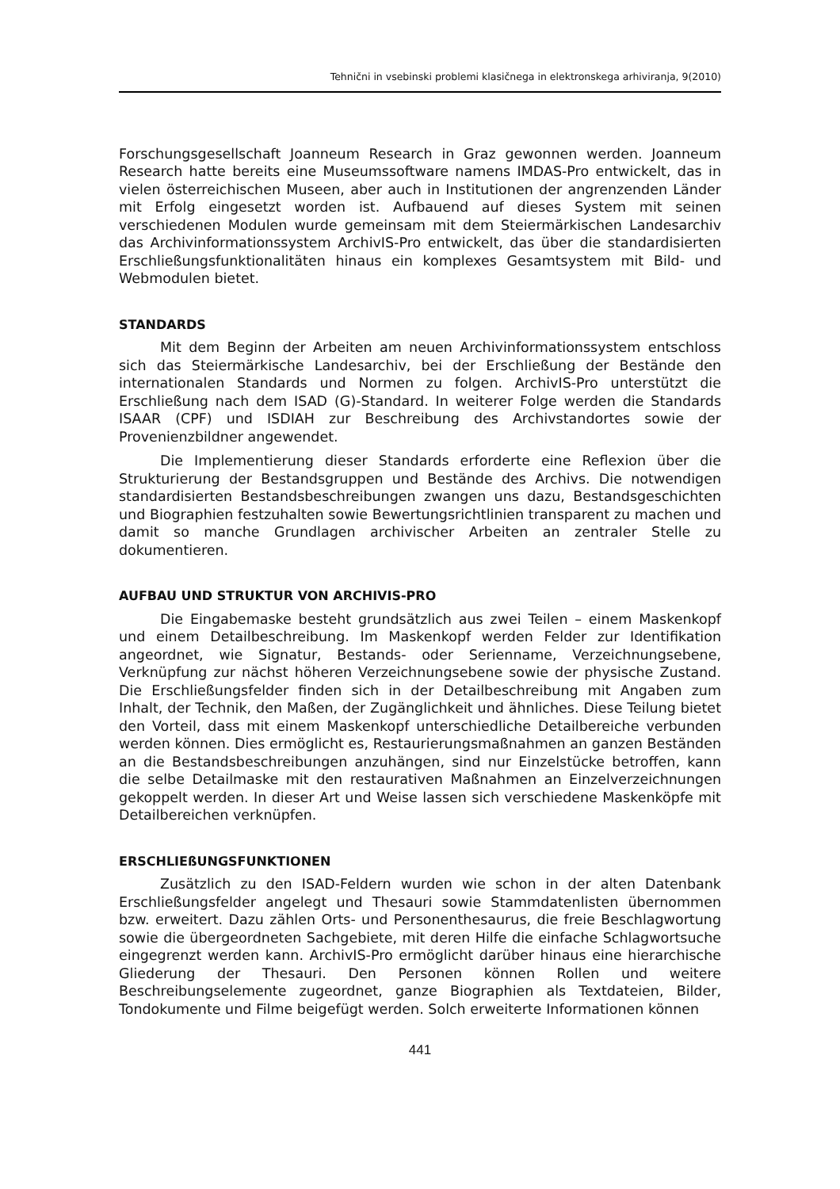Tehnični in vsebinski problemi klasičnega in elektronskega arhiviranja, 9(2010)
Forschungsgesellschaft Joanneum Research in Graz gewonnen werden. Joanneum Research hatte bereits eine Museumssoftware namens IMDAS-Pro entwickelt, das in vielen österreichischen Museen, aber auch in Institutionen der angrenzenden Länder mit Erfolg eingesetzt worden ist. Aufbauend auf dieses System mit seinen verschiedenen Modulen wurde gemeinsam mit dem Steiermärkischen Landesarchiv das Archivinformationssystem ArchivIS-Pro entwickelt, das über die standardisierten Erschließungsfunktionalitäten hinaus ein komplexes Gesamtsystem mit Bild- und Webmodulen bietet.
STANDARDS
Mit dem Beginn der Arbeiten am neuen Archivinformationssystem entschloss sich das Steiermärkische Landesarchiv, bei der Erschließung der Bestände den internationalen Standards und Normen zu folgen. ArchivIS-Pro unterstützt die Erschließung nach dem ISAD (G)-Standard. In weiterer Folge werden die Standards ISAAR (CPF) und ISDIAH zur Beschreibung des Archivstandortes sowie der Provenienzbildner angewendet.
Die Implementierung dieser Standards erforderte eine Reflexion über die Strukturierung der Bestandsgruppen und Bestände des Archivs. Die notwendigen standardisierten Bestandsbeschreibungen zwangen uns dazu, Bestandsgeschichten und Biographien festzuhalten sowie Bewertungsrichtlinien transparent zu machen und damit so manche Grundlagen archivischer Arbeiten an zentraler Stelle zu dokumentieren.
AUFBAU UND STRUKTUR VON ARCHIVIS-PRO
Die Eingabemaske besteht grundsätzlich aus zwei Teilen – einem Maskenkopf und einem Detailbeschreibung. Im Maskenkopf werden Felder zur Identifikation angeordnet, wie Signatur, Bestands- oder Serienname, Verzeichnungsebene, Verknüpfung zur nächst höheren Verzeichnungsebene sowie der physische Zustand. Die Erschließungsfelder finden sich in der Detailbeschreibung mit Angaben zum Inhalt, der Technik, den Maßen, der Zugänglichkeit und ähnliches. Diese Teilung bietet den Vorteil, dass mit einem Maskenkopf unterschiedliche Detailbereiche verbunden werden können. Dies ermöglicht es, Restaurierungsmaßnahmen an ganzen Beständen an die Bestandsbeschreibungen anzuhängen, sind nur Einzelstücke betroffen, kann die selbe Detailmaske mit den restaurativen Maßnahmen an Einzelverzeichnungen gekoppelt werden. In dieser Art und Weise lassen sich verschiedene Maskenköpfe mit Detailbereichen verknüpfen.
ERSCHLIEßUNGSFUNKTIONEN
Zusätzlich zu den ISAD-Feldern wurden wie schon in der alten Datenbank Erschließungsfelder angelegt und Thesauri sowie Stammdatenlisten übernommen bzw. erweitert. Dazu zählen Orts- und Personenthesaurus, die freie Beschlagwortung sowie die übergeordneten Sachgebiete, mit deren Hilfe die einfache Schlagwortsuche eingegrenzt werden kann. ArchivIS-Pro ermöglicht darüber hinaus eine hierarchische Gliederung der Thesauri. Den Personen können Rollen und weitere Beschreibungselemente zugeordnet, ganze Biographien als Textdateien, Bilder, Tondokumente und Filme beigefügt werden. Solch erweiterte Informationen können
441